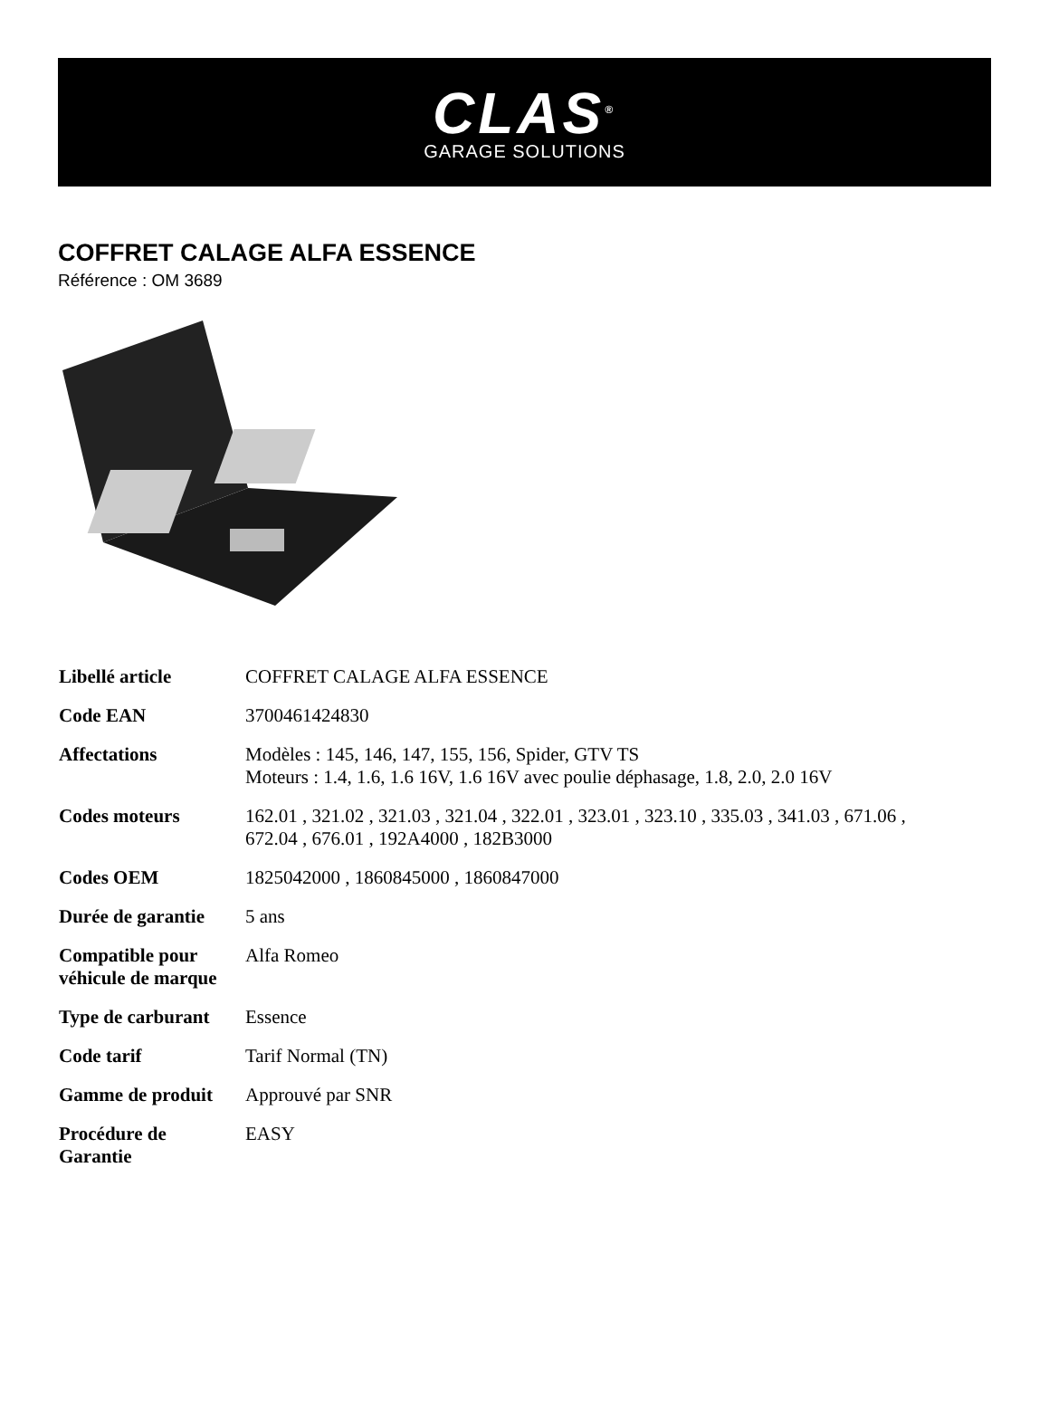CLAS<sup>®</sup>
GARAGE SOLUTIONS
COFFRET CALAGE ALFA ESSENCE
Référence : OM 3689
| Libellé article | COFFRET CALAGE ALFA ESSENCE |
| Code EAN | 3700461424830 |
| Affectations | Modèles : 145, 146, 147, 155, 156, Spider, GTV TS Moteurs : 1.4, 1.6, 1.6 16V, 1.6 16V avec poulie déphasage, 1.8, 2.0, 2.0 16V |
| Codes moteurs | 162.01 , 321.02 , 321.03 , 321.04 , 322.01 , 323.01 , 323.10 , 335.03 , 341.03 , 671.06 , 672.04 , 676.01 , 192A4000 , 182B3000 |
| Codes OEM | 1825042000 , 1860845000 , 1860847000 |
| Durée de garantie | 5 ans |
| Compatible pour véhicule de marque | Alfa Romeo |
| Type de carburant | Essence |
| Code tarif | Tarif Normal (TN) |
| Gamme de produit | Approuvé par SNR |
| Procédure de Garantie | EASY |